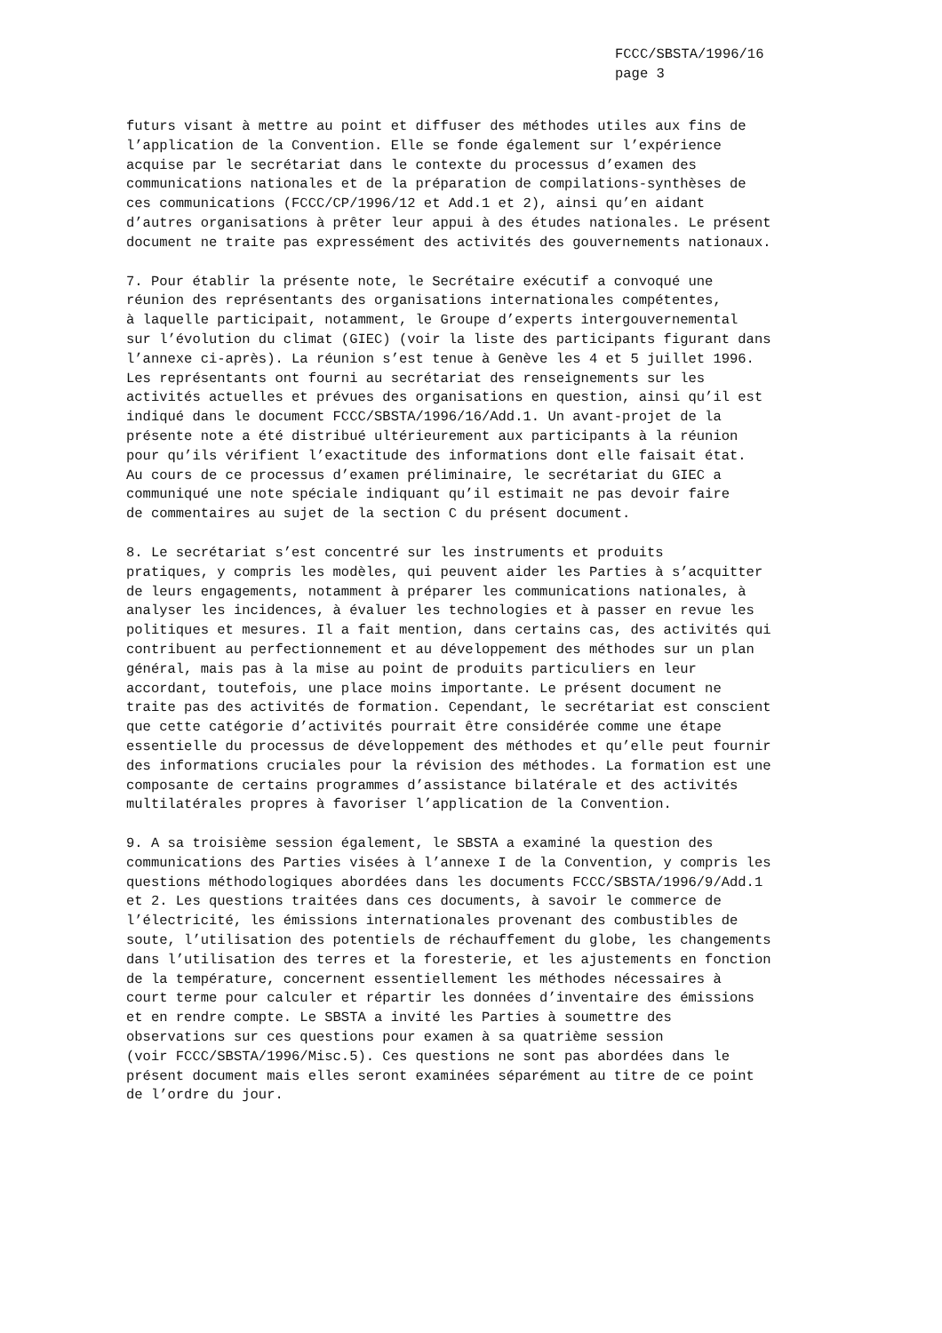FCCC/SBSTA/1996/16
page 3
futurs visant à mettre au point et diffuser des méthodes utiles aux fins de l’application de la Convention. Elle se fonde également sur l’expérience acquise par le secrétariat dans le contexte du processus d’examen des communications nationales et de la préparation de compilations-synthèses de ces communications (FCCC/CP/1996/12 et Add.1 et 2), ainsi qu’en aidant d’autres organisations à prêter leur appui à des études nationales. Le présent document ne traite pas expressément des activités des gouvernements nationaux.
7. Pour établir la présente note, le Secrétaire exécutif a convoqué une réunion des représentants des organisations internationales compétentes, à laquelle participait, notamment, le Groupe d’experts intergouvernemental sur l’évolution du climat (GIEC) (voir la liste des participants figurant dans l’annexe ci-après). La réunion s’est tenue à Genève les 4 et 5 juillet 1996. Les représentants ont fourni au secrétariat des renseignements sur les activités actuelles et prévues des organisations en question, ainsi qu’il est indiqué dans le document FCCC/SBSTA/1996/16/Add.1. Un avant-projet de la présente note a été distribué ultérieurement aux participants à la réunion pour qu’ils vérifient l’exactitude des informations dont elle faisait état. Au cours de ce processus d’examen préliminaire, le secrétariat du GIEC a communiqué une note spéciale indiquant qu’il estimait ne pas devoir faire de commentaires au sujet de la section C du présent document.
8. Le secrétariat s’est concentré sur les instruments et produits pratiques, y compris les modèles, qui peuvent aider les Parties à s’acquitter de leurs engagements, notamment à préparer les communications nationales, à analyser les incidences, à évaluer les technologies et à passer en revue les politiques et mesures. Il a fait mention, dans certains cas, des activités qui contribuent au perfectionnement et au développement des méthodes sur un plan général, mais pas à la mise au point de produits particuliers en leur accordant, toutefois, une place moins importante. Le présent document ne traite pas des activités de formation. Cependant, le secrétariat est conscient que cette catégorie d’activités pourrait être considérée comme une étape essentielle du processus de développement des méthodes et qu’elle peut fournir des informations cruciales pour la révision des méthodes. La formation est une composante de certains programmes d’assistance bilatérale et des activités multilatérales propres à favoriser l’application de la Convention.
9. A sa troisième session également, le SBSTA a examiné la question des communications des Parties visées à l’annexe I de la Convention, y compris les questions méthodologiques abordées dans les documents FCCC/SBSTA/1996/9/Add.1 et 2. Les questions traitées dans ces documents, à savoir le commerce de l’électricité, les émissions internationales provenant des combustibles de soute, l’utilisation des potentiels de réchauffement du globe, les changements dans l’utilisation des terres et la foresterie, et les ajustements en fonction de la température, concernent essentiellement les méthodes nécessaires à court terme pour calculer et répartir les données d’inventaire des émissions et en rendre compte. Le SBSTA a invité les Parties à soumettre des observations sur ces questions pour examen à sa quatrième session (voir FCCC/SBSTA/1996/Misc.5). Ces questions ne sont pas abordées dans le présent document mais elles seront examinées séparément au titre de ce point de l’ordre du jour.